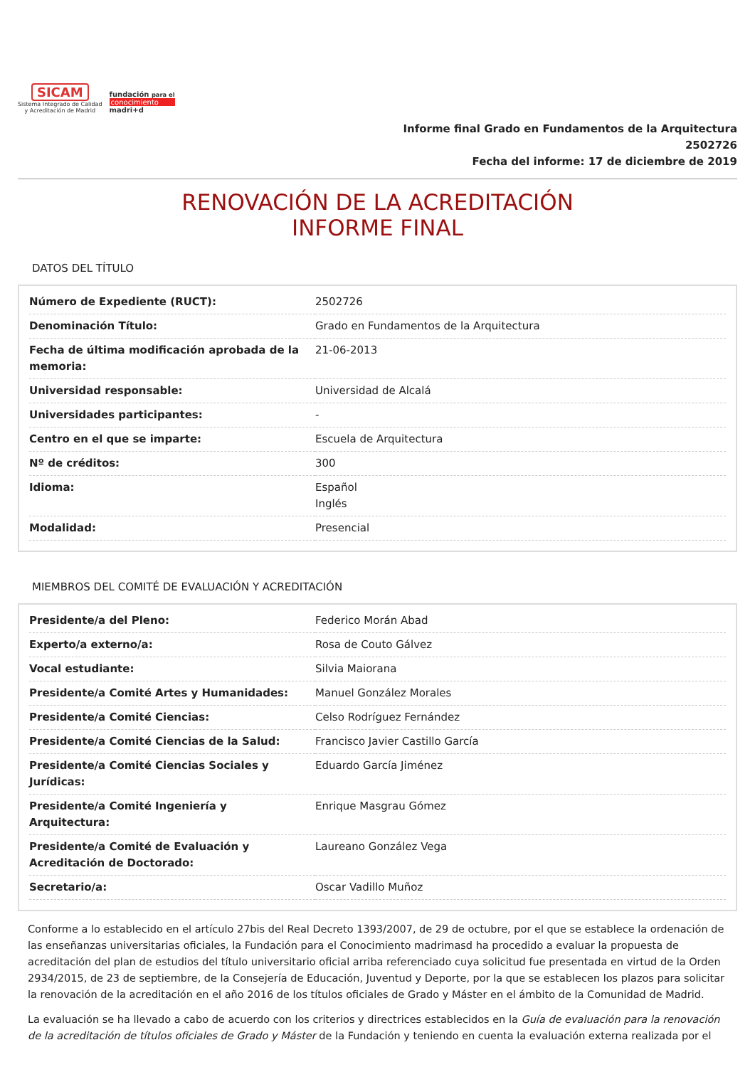SICAM
Sistema Integrado de Calidad
y Acreditación de Madrid
fundación para el
conocimiento
madri+d
Informe final Grado en Fundamentos de la Arquitectura
2502726
Fecha del informe: 17 de diciembre de 2019
RENOVACIÓN DE LA ACREDITACIÓN
INFORME FINAL
DATOS DEL TÍTULO
| Número de Expediente (RUCT): | 2502726 |
| Denominación Título: | Grado en Fundamentos de la Arquitectura |
| Fecha de última modificación aprobada de la memoria: | 21-06-2013 |
| Universidad responsable: | Universidad de Alcalá |
| Universidades participantes: | - |
| Centro en el que se imparte: | Escuela de Arquitectura |
| Nº de créditos: | 300 |
| Idioma: | Español Inglés |
| Modalidad: | Presencial |
MIEMBROS DEL COMITÉ DE EVALUACIÓN Y ACREDITACIÓN
| Presidente/a del Pleno: | Federico Morán Abad |
| Experto/a externo/a: | Rosa de Couto Gálvez |
| Vocal estudiante: | Silvia Maiorana |
| Presidente/a Comité Artes y Humanidades: | Manuel González Morales |
| Presidente/a Comité Ciencias: | Celso Rodríguez Fernández |
| Presidente/a Comité Ciencias de la Salud: | Francisco Javier Castillo García |
| Presidente/a Comité Ciencias Sociales y Jurídicas: | Eduardo García Jiménez |
| Presidente/a Comité Ingeniería y Arquitectura: | Enrique Masgrau Gómez |
| Presidente/a Comité de Evaluación y Acreditación de Doctorado: | Laureano González Vega |
| Secretario/a: | Oscar Vadillo Muñoz |
Conforme a lo establecido en el artículo 27bis del Real Decreto 1393/2007, de 29 de octubre, por el que se establece la ordenación de las enseñanzas universitarias oficiales, la Fundación para el Conocimiento madrimasd ha procedido a evaluar la propuesta de acreditación del plan de estudios del título universitario oficial arriba referenciado cuya solicitud fue presentada en virtud de la Orden 2934/2015, de 23 de septiembre, de la Consejería de Educación, Juventud y Deporte, por la que se establecen los plazos para solicitar la renovación de la acreditación en el año 2016 de los títulos oficiales de Grado y Máster en el ámbito de la Comunidad de Madrid.
La evaluación se ha llevado a cabo de acuerdo con los criterios y directrices establecidos en la Guía de evaluación para la renovación de la acreditación de títulos oficiales de Grado y Máster de la Fundación y teniendo en cuenta la evaluación externa realizada por el